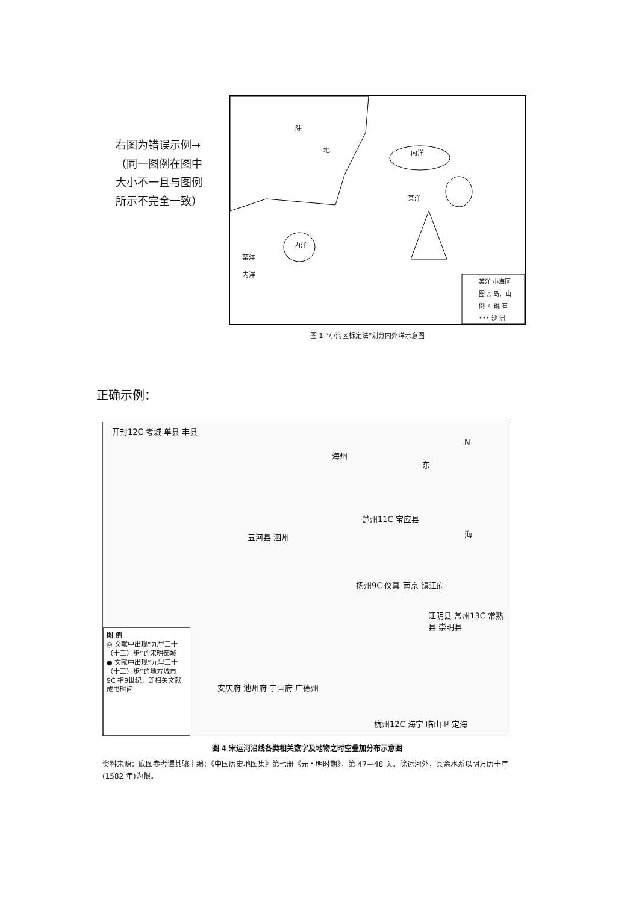右图为错误示例→
（同一图例在图中
大小不一且与图例
所示不完全一致）
陆
地 内洋
某洋
内洋
某洋
内洋
某洋 小海区
图 △ 岛、山
例 ✧ 礁 石
••• 沙 洲
图 1 “小海区标定法”划分内外洋示意图
正确示例：
开封12C 考城 单县 丰县
海州
东
N
楚州11C 宝应县
海 五河县 泗州
扬州9C 仪真 南京 镇江府
江阴县 常州13C 常熟县 崇明县
安庆府 池州府 宁国府 广德州
杭州12C 海宁 临山卫 定海
图 例
◎ 文献中出现“九里三十（十三）步”的宋明都城
● 文献中出现“九里三十（十三）步”的地方城市
9C 指9世纪，即相关文献成书时间
图 4 宋运河沿线各类相关数字及地物之时空叠加分布示意图
资料来源：底图参考谭其骧主编：《中国历史地图集》第七册《元・明时期》，第 47—48 页。除运河外，其余水系以明万历十年(1582 年)为限。